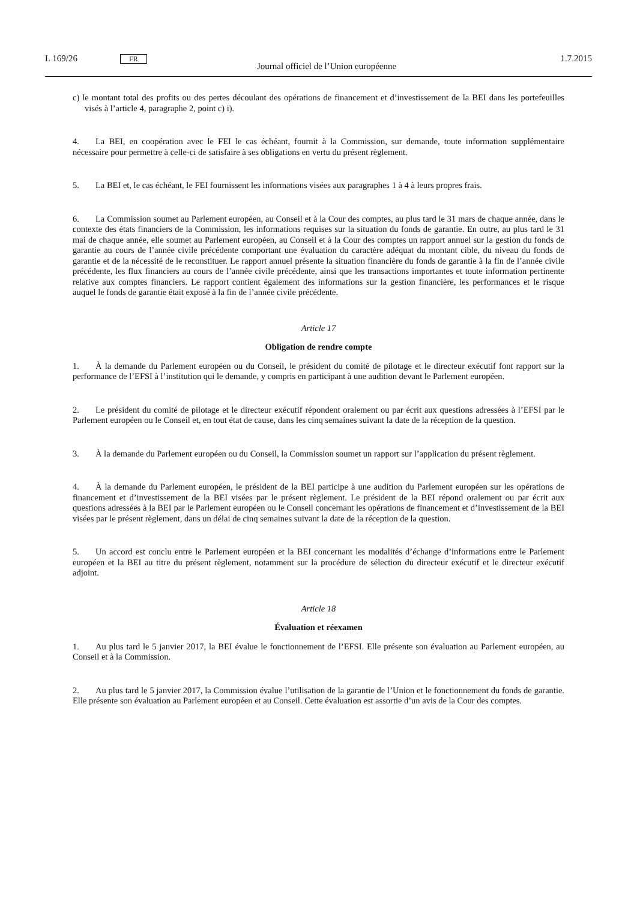L 169/26 FR Journal officiel de l’Union européenne 1.7.2015
c) le montant total des profits ou des pertes découlant des opérations de financement et d’investissement de la BEI dans les portefeuilles visés à l’article 4, paragraphe 2, point c) i).
4. La BEI, en coopération avec le FEI le cas échéant, fournit à la Commission, sur demande, toute information supplémentaire nécessaire pour permettre à celle-ci de satisfaire à ses obligations en vertu du présent règlement.
5. La BEI et, le cas échéant, le FEI fournissent les informations visées aux paragraphes 1 à 4 à leurs propres frais.
6. La Commission soumet au Parlement européen, au Conseil et à la Cour des comptes, au plus tard le 31 mars de chaque année, dans le contexte des états financiers de la Commission, les informations requises sur la situation du fonds de garantie. En outre, au plus tard le 31 mai de chaque année, elle soumet au Parlement européen, au Conseil et à la Cour des comptes un rapport annuel sur la gestion du fonds de garantie au cours de l’année civile précédente comportant une évaluation du caractère adéquat du montant cible, du niveau du fonds de garantie et de la nécessité de le reconstituer. Le rapport annuel présente la situation financière du fonds de garantie à la fin de l’année civile précédente, les flux financiers au cours de l’année civile précédente, ainsi que les transactions importantes et toute information pertinente relative aux comptes financiers. Le rapport contient également des informations sur la gestion financière, les performances et le risque auquel le fonds de garantie était exposé à la fin de l’année civile précédente.
Article 17
Obligation de rendre compte
1. À la demande du Parlement européen ou du Conseil, le président du comité de pilotage et le directeur exécutif font rapport sur la performance de l’EFSI à l’institution qui le demande, y compris en participant à une audition devant le Parlement européen.
2. Le président du comité de pilotage et le directeur exécutif répondent oralement ou par écrit aux questions adressées à l’EFSI par le Parlement européen ou le Conseil et, en tout état de cause, dans les cinq semaines suivant la date de la réception de la question.
3. À la demande du Parlement européen ou du Conseil, la Commission soumet un rapport sur l’application du présent règlement.
4. À la demande du Parlement européen, le président de la BEI participe à une audition du Parlement européen sur les opérations de financement et d’investissement de la BEI visées par le présent règlement. Le président de la BEI répond oralement ou par écrit aux questions adressées à la BEI par le Parlement européen ou le Conseil concernant les opérations de financement et d’investissement de la BEI visées par le présent règlement, dans un délai de cinq semaines suivant la date de la réception de la question.
5. Un accord est conclu entre le Parlement européen et la BEI concernant les modalités d’échange d’informations entre le Parlement européen et la BEI au titre du présent règlement, notamment sur la procédure de sélection du directeur exécutif et le directeur exécutif adjoint.
Article 18
Évaluation et réexamen
1. Au plus tard le 5 janvier 2017, la BEI évalue le fonctionnement de l’EFSI. Elle présente son évaluation au Parlement européen, au Conseil et à la Commission.
2. Au plus tard le 5 janvier 2017, la Commission évalue l’utilisation de la garantie de l’Union et le fonctionnement du fonds de garantie. Elle présente son évaluation au Parlement européen et au Conseil. Cette évaluation est assortie d’un avis de la Cour des comptes.